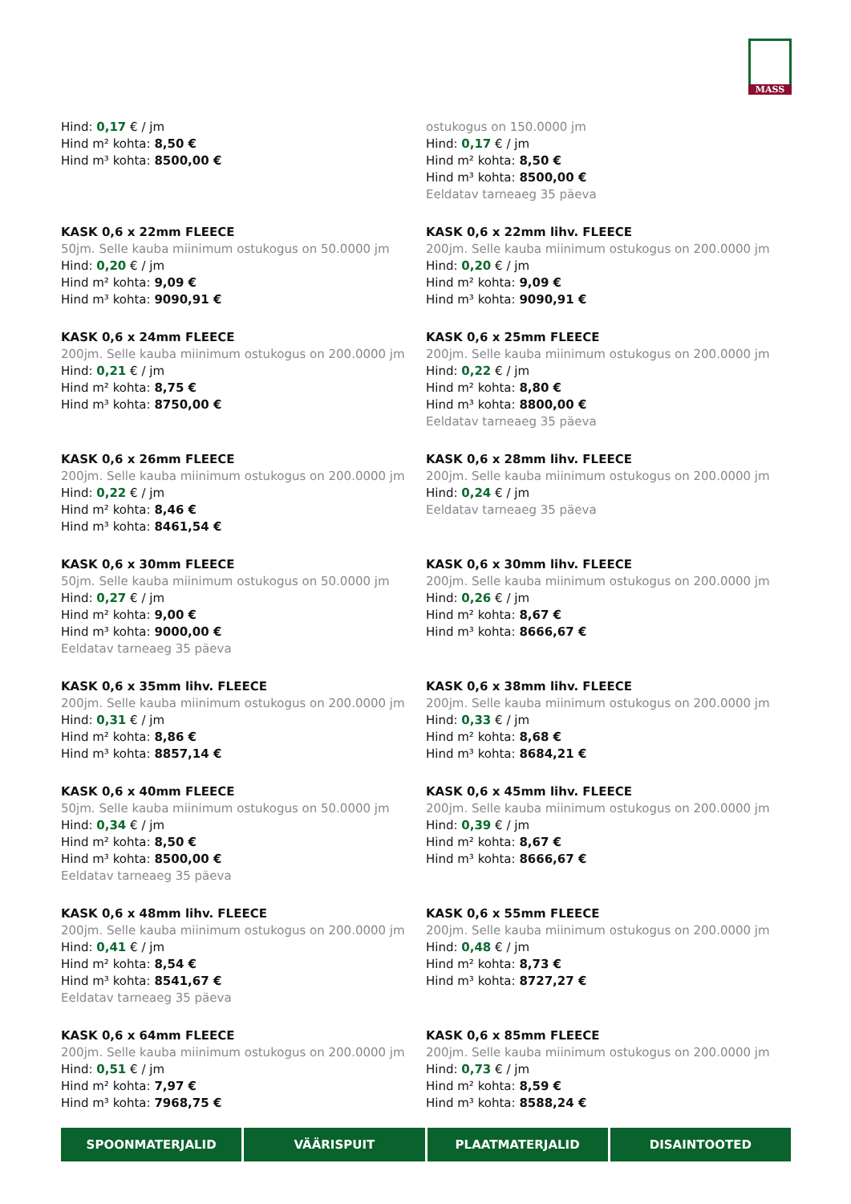MASS
Hind: 0,17 € / jm
Hind m² kohta: 8,50 €
Hind m³ kohta: 8500,00 €
ostukogus on 150.0000 jm
Hind: 0,17 € / jm
Hind m² kohta: 8,50 €
Hind m³ kohta: 8500,00 €
Eeldatav tarneaeg 35 päeva
KASK 0,6 x 22mm FLEECE
50jm. Selle kauba miinimum ostukogus on 50.0000 jm
Hind: 0,20 € / jm
Hind m² kohta: 9,09 €
Hind m³ kohta: 9090,91 €
KASK 0,6 x 22mm lihv. FLEECE
200jm. Selle kauba miinimum ostukogus on 200.0000 jm
Hind: 0,20 € / jm
Hind m² kohta: 9,09 €
Hind m³ kohta: 9090,91 €
KASK 0,6 x 24mm FLEECE
200jm. Selle kauba miinimum ostukogus on 200.0000 jm
Hind: 0,21 € / jm
Hind m² kohta: 8,75 €
Hind m³ kohta: 8750,00 €
KASK 0,6 x 25mm FLEECE
200jm. Selle kauba miinimum ostukogus on 200.0000 jm
Hind: 0,22 € / jm
Hind m² kohta: 8,80 €
Hind m³ kohta: 8800,00 €
Eeldatav tarneaeg 35 päeva
KASK 0,6 x 26mm FLEECE
200jm. Selle kauba miinimum ostukogus on 200.0000 jm
Hind: 0,22 € / jm
Hind m² kohta: 8,46 €
Hind m³ kohta: 8461,54 €
KASK 0,6 x 28mm lihv. FLEECE
200jm. Selle kauba miinimum ostukogus on 200.0000 jm
Hind: 0,24 € / jm
Eeldatav tarneaeg 35 päeva
KASK 0,6 x 30mm FLEECE
50jm. Selle kauba miinimum ostukogus on 50.0000 jm
Hind: 0,27 € / jm
Hind m² kohta: 9,00 €
Hind m³ kohta: 9000,00 €
Eeldatav tarneaeg 35 päeva
KASK 0,6 x 30mm lihv. FLEECE
200jm. Selle kauba miinimum ostukogus on 200.0000 jm
Hind: 0,26 € / jm
Hind m² kohta: 8,67 €
Hind m³ kohta: 8666,67 €
KASK 0,6 x 35mm lihv. FLEECE
200jm. Selle kauba miinimum ostukogus on 200.0000 jm
Hind: 0,31 € / jm
Hind m² kohta: 8,86 €
Hind m³ kohta: 8857,14 €
KASK 0,6 x 38mm lihv. FLEECE
200jm. Selle kauba miinimum ostukogus on 200.0000 jm
Hind: 0,33 € / jm
Hind m² kohta: 8,68 €
Hind m³ kohta: 8684,21 €
KASK 0,6 x 40mm FLEECE
50jm. Selle kauba miinimum ostukogus on 50.0000 jm
Hind: 0,34 € / jm
Hind m² kohta: 8,50 €
Hind m³ kohta: 8500,00 €
Eeldatav tarneaeg 35 päeva
KASK 0,6 x 45mm lihv. FLEECE
200jm. Selle kauba miinimum ostukogus on 200.0000 jm
Hind: 0,39 € / jm
Hind m² kohta: 8,67 €
Hind m³ kohta: 8666,67 €
KASK 0,6 x 48mm lihv. FLEECE
200jm. Selle kauba miinimum ostukogus on 200.0000 jm
Hind: 0,41 € / jm
Hind m² kohta: 8,54 €
Hind m³ kohta: 8541,67 €
Eeldatav tarneaeg 35 päeva
KASK 0,6 x 55mm FLEECE
200jm. Selle kauba miinimum ostukogus on 200.0000 jm
Hind: 0,48 € / jm
Hind m² kohta: 8,73 €
Hind m³ kohta: 8727,27 €
KASK 0,6 x 64mm FLEECE
200jm. Selle kauba miinimum ostukogus on 200.0000 jm
Hind: 0,51 € / jm
Hind m² kohta: 7,97 €
Hind m³ kohta: 7968,75 €
KASK 0,6 x 85mm FLEECE
200jm. Selle kauba miinimum ostukogus on 200.0000 jm
Hind: 0,73 € / jm
Hind m² kohta: 8,59 €
Hind m³ kohta: 8588,24 €
SPOONMATERJALID VÄÄRISPUIT PLAATMATERJALID DISAINTOOTED